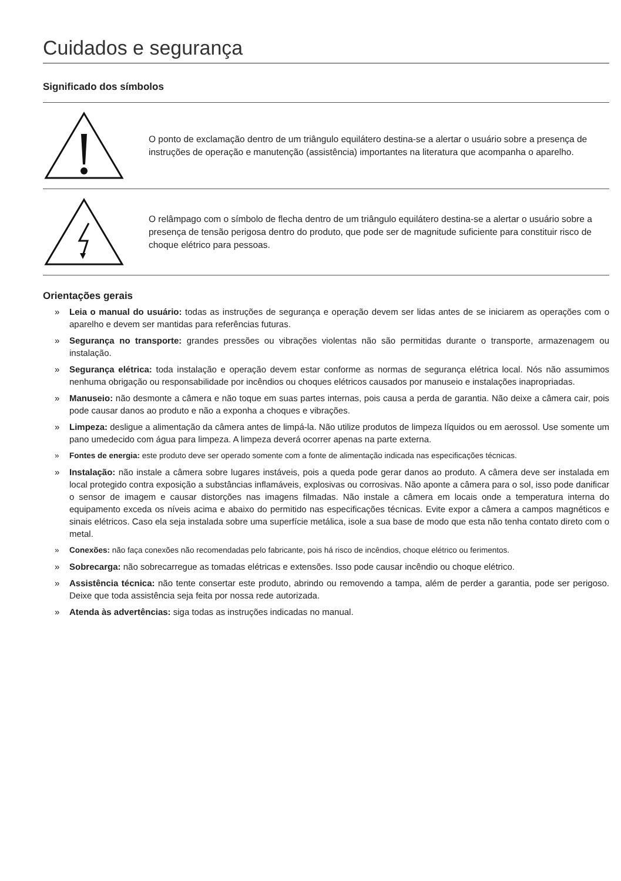Cuidados e segurança
Significado dos símbolos
O ponto de exclamação dentro de um triângulo equilátero destina-se a alertar o usuário sobre a presença de instruções de operação e manutenção (assistência) importantes na literatura que acompanha o aparelho.
O relâmpago com o símbolo de flecha dentro de um triângulo equilátero destina-se a alertar o usuário sobre a presença de tensão perigosa dentro do produto, que pode ser de magnitude suficiente para constituir risco de choque elétrico para pessoas.
Orientações gerais
» Leia o manual do usuário: todas as instruções de segurança e operação devem ser lidas antes de se iniciarem as operações com o aparelho e devem ser mantidas para referências futuras.
» Segurança no transporte: grandes pressões ou vibrações violentas não são permitidas durante o transporte, armazenagem ou instalação.
» Segurança elétrica: toda instalação e operação devem estar conforme as normas de segurança elétrica local. Nós não assumimos nenhuma obrigação ou responsabilidade por incêndios ou choques elétricos causados por manuseio e instalações inapropriadas.
» Manuseio: não desmonte a câmera e não toque em suas partes internas, pois causa a perda de garantia. Não deixe a câmera cair, pois pode causar danos ao produto e não a exponha a choques e vibrações.
» Limpeza: desligue a alimentação da câmera antes de limpá-la. Não utilize produtos de limpeza líquidos ou em aerossol. Use somente um pano umedecido com água para limpeza. A limpeza deverá ocorrer apenas na parte externa.
» Fontes de energia: este produto deve ser operado somente com a fonte de alimentação indicada nas especificações técnicas.
» Instalação: não instale a câmera sobre lugares instáveis, pois a queda pode gerar danos ao produto. A câmera deve ser instalada em local protegido contra exposição a substâncias inflamáveis, explosivas ou corrosivas. Não aponte a câmera para o sol, isso pode danificar o sensor de imagem e causar distorções nas imagens filmadas. Não instale a câmera em locais onde a temperatura interna do equipamento exceda os níveis acima e abaixo do permitido nas especificações técnicas. Evite expor a câmera a campos magnéticos e sinais elétricos. Caso ela seja instalada sobre uma superfície metálica, isole a sua base de modo que esta não tenha contato direto com o metal.
» Conexões: não faça conexões não recomendadas pelo fabricante, pois há risco de incêndios, choque elétrico ou ferimentos.
» Sobrecarga: não sobrecarregue as tomadas elétricas e extensões. Isso pode causar incêndio ou choque elétrico.
» Assistência técnica: não tente consertar este produto, abrindo ou removendo a tampa, além de perder a garantia, pode ser perigoso. Deixe que toda assistência seja feita por nossa rede autorizada.
» Atenda às advertências: siga todas as instruções indicadas no manual.